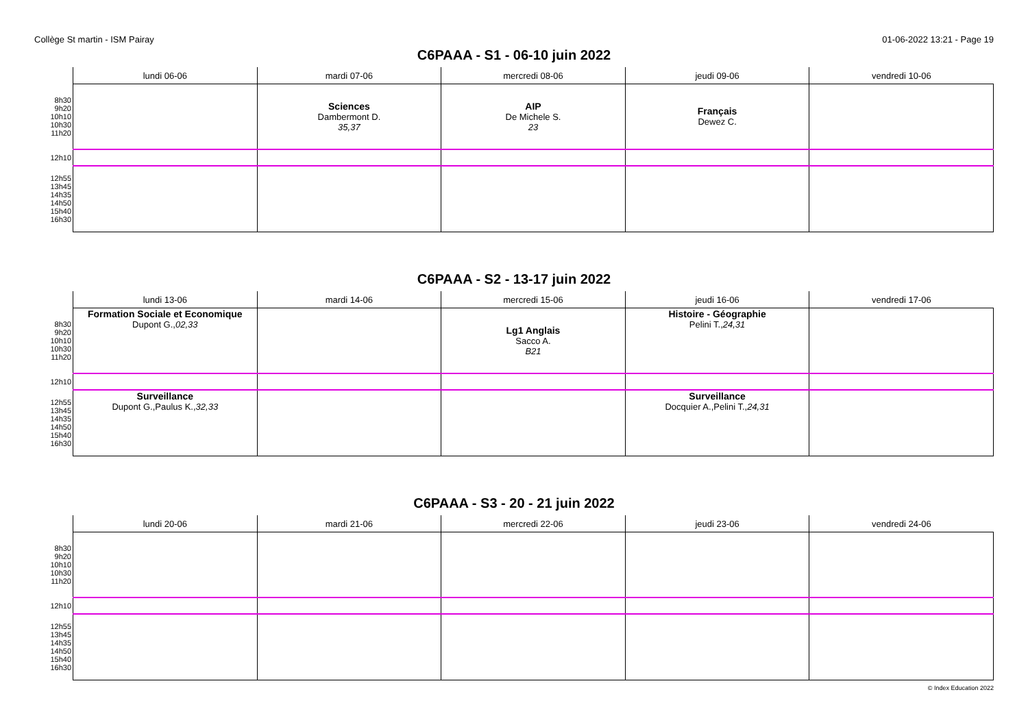Collège St martin - ISM Pairay 01-06-2022 13:21 - Page 19
C6PAAA - S1 - 06-10 juin 2022
| | lundi 06-06 | mardi 07-06 | mercredi 08-06 | jeudi 09-06 | vendredi 10-06 |
| --- | --- | --- | --- | --- | --- |
| 8h30 9h20 10h10 10h30 11h20 | | Sciences Dambermont D. 35,37 | AIP De Michele S. 23 | Français Dewez C. | |
| 12h10 | | | | | |
| 12h55 13h45 14h35 14h50 15h40 16h30 | | | | | |
C6PAAA - S2 - 13-17 juin 2022
| | lundi 13-06 | mardi 14-06 | mercredi 15-06 | jeudi 16-06 | vendredi 17-06 |
| --- | --- | --- | --- | --- | --- |
| 8h30 9h20 10h10 10h30 11h20 | Formation Sociale et Economique Dupont G., 02,33 | | Lg1 Anglais Sacco A. B21 | Histoire - Géographie Pelini T., 24,31 | |
| 12h10 | | | | | |
| 12h55 13h45 14h35 14h50 15h40 16h30 | Surveillance Dupont G.,Paulus K., 32,33 | | | Surveillance Docquier A.,Pelini T., 24,31 | |
C6PAAA - S3 - 20 - 21 juin 2022
| | lundi 20-06 | mardi 21-06 | mercredi 22-06 | jeudi 23-06 | vendredi 24-06 |
| --- | --- | --- | --- | --- | --- |
| 8h30 9h20 10h10 10h30 11h20 | | | | | |
| 12h10 | | | | | |
| 12h55 13h45 14h35 14h50 15h40 16h30 | | | | | |
© Index Education 2022